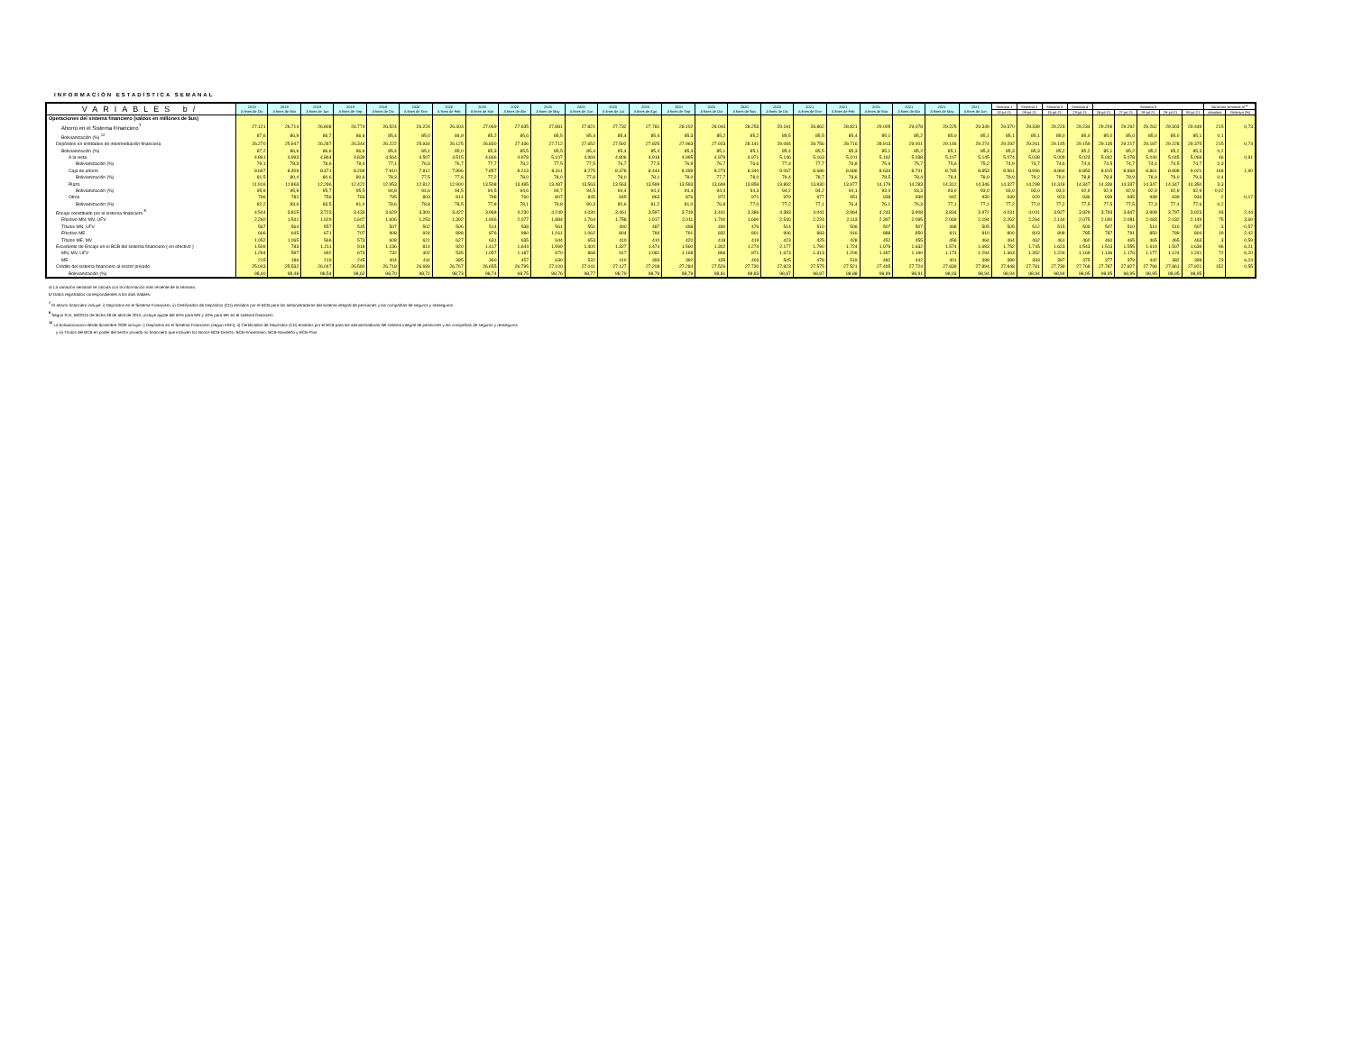INFORMACIÓN ESTADÍSTICA SEMANAL
| VARIABLES b/ | 2018 A fines de Dic | 2019 A fines de Mar | 2019 A fines de Jun | 2019 A fines de Sep | 2019 A fines de Dic | 2020 A fines de Ene | 2020 A fines de Feb | 2020 A fines de Mar | 2020 A fines de Abr | 2020 A fines de May | 2020 A fines de Jun | 2020 A fines de Jul | 2020 A fines de Ago | 2020 A fines de Sep | 2020 A fines de Oct | 2020 A fines de Nov | 2020 A fines de Dic | 2021 A fines de Ene | 2021 A fines de Feb | 2021 A fines de Mar | 2021 A fines de Abr | 2021 A fines de May | 2021 A fines de Jun | Semana 1 | Semana 2 | Semana 3 | Semana 4 | Semana 5 | | | | | Variacion semanal al <sup>a/</sup> | |
| --- | --- | --- | --- | --- | --- | --- | --- | --- | --- | --- | --- | --- | --- | --- | --- | --- | --- | --- | --- | --- | --- | --- | --- | --- | --- | --- | --- | --- | --- | --- | --- | --- | --- | --- |
| | | | | | | | | | | | | | | | | | | | | | | | | 02-jul-21 | 09-jul-21 | 15-jul-21 | 23-jul-21 | 26-jul-21 | 27-jul-21 | 28-jul-21 | 29-jul-21 | 30-jul-21 | absoluta | Relativa (%) |
| Operaciones del sistema financiero (saldos en millones de $us) | | | | | | | | | | | | | | | | | | | | | | | | | | | | | | | | | | |
| Ahorro en el Sistema Financiero<sup>7</sup> | 27.121 | 26.714 | 26.808 | 26.774 | 26.524 | 26.224 | 26.403 | 27.069 | 27.635 | 27.881 | 27.821 | 27.732 | 27.781 | 28.102 | 28.044 | 28.253 | 29.191 | 28.862 | 28.821 | 29.005 | 29.078 | 29.225 | 29.349 | 29.370 | 29.339 | 29.223 | 29.234 | 29.209 | 29.292 | 29.262 | 29.303 | 29.449 | 215 | 0,73 |
| Bolivianización (%) <sup>12</sup> | 87,6 | 86,9 | 86,7 | 86,6 | 85,4 | 85,0 | 84,9 | 85,2 | 85,6 | 85,5 | 85,4 | 85,4 | 85,4 | 85,3 | 85,2 | 85,2 | 85,5 | 85,5 | 85,4 | 85,1 | 85,2 | 85,0 | 85,1 | 85,1 | 85,1 | 85,0 | 85,0 | 85,0 | 85,0 | 85,0 | 85,0 | 85,1 | 0,1 | |
| Depósitos en entidades de intermediación financiera | 26.270 | 25.947 | 26.287 | 26.344 | 26.222 | 25.934 | 26.125 | 26.830 | 27.436 | 27.712 | 27.652 | 27.592 | 27.825 | 27.963 | 27.923 | 28.141 | 29.084 | 28.756 | 28.716 | 28.913 | 29.001 | 29.146 | 29.274 | 29.292 | 29.261 | 29.145 | 29.159 | 29.135 | 29.217 | 29.187 | 29.228 | 29.375 | 215 | 0,74 |
| Bolivianización (%) | 87,2 | 86,6 | 86,6 | 86,6 | 85,4 | 85,1 | 85,0 | 85,3 | 85,5 | 85,5 | 85,4 | 85,4 | 85,4 | 85,3 | 85,1 | 85,1 | 85,4 | 85,5 | 85,3 | 85,1 | 85,2 | 85,1 | 85,3 | 85,3 | 85,3 | 85,2 | 85,2 | 85,1 | 85,2 | 85,2 | 85,2 | 85,3 | 0,2 | |
| A la vista | 4.861 | 4.993 | 4.864 | 4.839 | 4.564 | 4.507 | 4.515 | 4.666 | 4.978 | 5.107 | 4.969 | 4.806 | 4.918 | 4.995 | 4.979 | 4.971 | 5.146 | 5.163 | 5.101 | 5.162 | 5.038 | 5.107 | 5.145 | 5.074 | 5.038 | 5.009 | 5.023 | 5.042 | 5.078 | 5.040 | 5.045 | 5.069 | 46 | 0,91 |
| Bolivianización (%) | 79,1 | 78,3 | 78,6 | 78,4 | 77,1 | 76,3 | 76,7 | 77,7 | 78,2 | 77,5 | 77,5 | 76,7 | 77,5 | 76,9 | 76,7 | 76,6 | 77,4 | 77,7 | 76,8 | 75,9 | 75,7 | 75,6 | 75,2 | 74,9 | 74,7 | 74,6 | 74,4 | 74,5 | 74,7 | 74,4 | 74,5 | 74,7 | 0,3 | |
| Caja de ahorro | 8.697 | 8.309 | 8.371 | 8.299 | 7.910 | 7.812 | 7.896 | 7.857 | 8.213 | 8.311 | 8.275 | 8.378 | 8.444 | 8.499 | 8.273 | 8.340 | 9.067 | 8.686 | 8.686 | 8.634 | 8.741 | 8.785 | 8.853 | 8.961 | 8.996 | 8.894 | 8.853 | 8.815 | 8.868 | 8.861 | 8.898 | 9.021 | 168 | 1,90 |
| Bolivianización (%) | 81,5 | 80,4 | 80,6 | 80,6 | 78,3 | 77,5 | 77,6 | 77,2 | 78,0 | 78,0 | 77,8 | 78,0 | 78,1 | 78,0 | 77,7 | 78,0 | 79,4 | 78,7 | 78,6 | 78,5 | 78,4 | 78,4 | 78,9 | 79,0 | 79,2 | 79,0 | 78,8 | 78,8 | 78,9 | 78,9 | 79,0 | 79,3 | 0,4 | |
| Plazo | 11.916 | 11.863 | 12.296 | 12.422 | 12.953 | 12.812 | 12.900 | 13.508 | 13.485 | 13.487 | 13.563 | 13.563 | 13.599 | 13.593 | 13.699 | 13.859 | 13.892 | 13.930 | 13.977 | 14.179 | 14.283 | 14.312 | 14.346 | 14.327 | 14.298 | 14.318 | 14.347 | 14.339 | 14.337 | 14.347 | 14.347 | 14.350 | 3,3 | |
| Bolivianización (%) | 95,9 | 95,9 | 95,7 | 95,5 | 94,8 | 94,6 | 94,5 | 94,5 | 94,6 | 94,7 | 94,5 | 94,4 | 94,4 | 94,4 | 94,4 | 94,3 | 94,2 | 94,2 | 94,1 | 93,0 | 93,3 | 93,0 | 93,0 | 93,0 | 93,0 | 93,0 | 92,9 | 92,9 | 92,9 | 92,9 | 92,9 | 92,9 | -0,02 | |
| Otros | 796 | 782 | 756 | 783 | 795 | 803 | 814 | 798 | 760 | 807 | 845 | 845 | 863 | 876 | 972 | 971 | 979 | 977 | 951 | 938 | 939 | 942 | 930 | 930 | 929 | 923 | 936 | 939 | 935 | 938 | 939 | 934 | -2 | -0,17 |
| Bolivianización (%) | 82,2 | 83,6 | 83,5 | 81,0 | 78,6 | 78,8 | 78,5 | 77,8 | 78,1 | 79,8 | 80,3 | 80,6 | 81,2 | 81,0 | 76,8 | 77,0 | 77,2 | 77,1 | 76,4 | 76,1 | 76,3 | 77,1 | 77,1 | 77,2 | 77,0 | 77,2 | 77,5 | 77,5 | 77,5 | 77,3 | 77,4 | 77,6 | 0,2 | |
| Encaje constituido por el sistema financiero <sup>8</sup> | 4.544 | 3.815 | 3.723 | 3.433 | 3.629 | 3.300 | 3.422 | 3.968 | 4.230 | 4.249 | 4.030 | 3.461 | 3.597 | 3.719 | 3.441 | 3.386 | 4.383 | 4.041 | 3.964 | 4.243 | 3.908 | 3.834 | 3.972 | 4.031 | 4.041 | 3.927 | 3.829 | 3.793 | 3.847 | 3.908 | 3.797 | 3.923 | 93 | 2,44 |
| Efectivo MN, MV, UFV | 2.260 | 1.541 | 1.929 | 1.607 | 1.606 | 1.253 | 1.392 | 1.946 | 2.077 | 1.884 | 1.764 | 1.758 | 1.917 | 2.011 | 1.700 | 1.690 | 2.540 | 2.224 | 2.113 | 2.397 | 2.095 | 2.069 | 2.194 | 2.262 | 2.264 | 2.144 | 2.075 | 2.040 | 2.081 | 2.083 | 2.032 | 2.149 | 75 | 3,60 |
| Títulos MN, UFV | 567 | 564 | 557 | 545 | 507 | 502 | 506 | 514 | 538 | 561 | 550 | 490 | 487 | 498 | 490 | 476 | 514 | 510 | 506 | 507 | 507 | 498 | 505 | 505 | 512 | 515 | 509 | 507 | 510 | 510 | 510 | 507 | -3 | -0,57 |
| Efectivo ME | 666 | 645 | 671 | 707 | 908 | 924 | 898 | 876 | 980 | 1.161 | 1.062 | 804 | 784 | 791 | 832 | 801 | 906 | 883 | 916 | 888 | 850 | 811 | 810 | 800 | 803 | 808 | 785 | 787 | 791 | 850 | 789 | 804 | 19 | 2,42 |
| Títulos ME, MV | 1.052 | 1.065 | 566 | 573 | 608 | 621 | 627 | 631 | 635 | 644 | 653 | 410 | 410 | 420 | 418 | 419 | 423 | 425 | 428 | 452 | 455 | 456 | 464 | 464 | 462 | 461 | 460 | 460 | 465 | 465 | 465 | 463 | 3 | 0,59 |
| Excedente de Encaje en el BCB del sistema financiero ( en efectivo ) | 1.509 | 783 | 1.211 | 918 | 1.136 | 814 | 920 | 1.417 | 1.644 | 1.599 | 1.400 | 1.327 | 1.474 | 1.560 | 1.302 | 1.274 | 2.177 | 1.790 | 1.724 | 1.979 | 1.632 | 1.574 | 1.693 | 1.752 | 1.745 | 1.623 | 1.543 | 1.513 | 1.555 | 1.619 | 1.507 | 1.639 | 96 | 6,21 |
| MN, MV, UFV | 1.294 | 597 | 992 | 673 | 732 | 402 | 535 | 1.057 | 1.187 | 970 | 868 | 917 | 1.081 | 1.168 | 866 | 871 | 1.673 | 1.313 | 1.206 | 1.497 | 1.190 | 1.174 | 1.294 | 1.363 | 1.352 | 1.226 | 1.169 | 1.136 | 1.176 | 1.177 | 1.124 | 1.241 | 72 | 6,20 |
| ME | 215 | 186 | 219 | 245 | 404 | 411 | 385 | 360 | 457 | 630 | 532 | 410 | 393 | 392 | 435 | 403 | 505 | 478 | 519 | 482 | 442 | 401 | 398 | 389 | 393 | 397 | 375 | 377 | 379 | 442 | 382 | 398 | 23 | 6,24 |
| Crédito del sistema financiero al sector privado | 25.043 | 25.532 | 26.047 | 26.580 | 26.718 | 26.699 | 26.767 | 26.655 | 26.795 | 27.100 | 27.041 | 27.127 | 27.208 | 27.284 | 27.526 | 27.730 | 27.823 | 27.575 | 27.521 | 27.495 | 27.724 | 27.839 | 27.894 | 27.848 | 27.781 | 27.739 | 27.768 | 27.787 | 27.827 | 27.796 | 27.861 | 27.921 | 152 | 0,55 |
| Bolivianización (%) | 98,40 | 98,48 | 98,54 | 98,62 | 98,70 | 98,71 | 98,73 | 98,74 | 98,75 | 98,76 | 98,77 | 98,79 | 98,79 | 98,79 | 98,81 | 98,83 | 98,87 | 98,87 | 98,88 | 98,89 | 98,91 | 98,93 | 98,94 | 98,94 | 98,94 | 98,94 | 98,95 | 98,95 | 98,95 | 98,95 | 98,95 | 98,95 | | |
a/ La variación semanal se calcula con la información más reciente de la semana.
b/ Datos registrados correspondientes a los días hábiles.
<sup>7</sup> El ahorro financiero incluye: i) Depósitos en el Sistema Financiero, ii) Certificados de Depósitos (CD) emitidos por el BCB para las administradoras del sistema integral de pensiones y las compañías de seguros y reaseguros
<sup>8</sup> Según R.D. 59/2015 de fecha 28 de abril de 2015, incluye ajuste del 50% para MN y 40% para ME en el sistema financiero
<sup>12</sup> La bolivianizacion desde diciembre 2009 incluye: i) Depósitos en el Sistema Financiero (según ASFI), ii) Certificados de Depósitos (CD) emitidos por el BCB para las administradoras del sistema integral de pensiones y las compañías de seguros y reaseguros
y iii) Títulos del BCB en poder del sector privado no financiero que incluyen los Bonos BCB-Directo, BCB-Aniversario, BCB-Navideño y BCB-Plus.